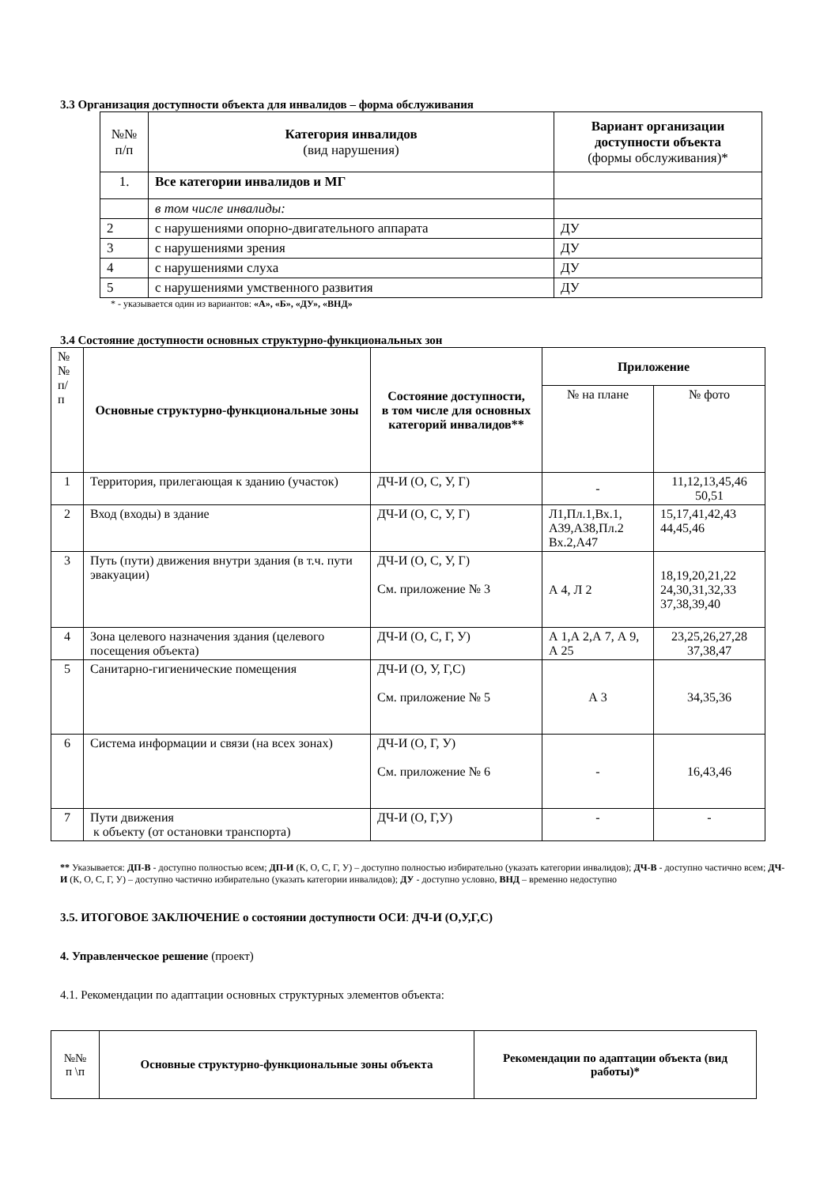3.3 Организация доступности объекта для инвалидов – форма обслуживания
| №№ п/п | Категория инвалидов (вид нарушения) | Вариант организации доступности объекта (формы обслуживания)* |
| --- | --- | --- |
| 1. | Все категории инвалидов и МГ | |
| | в том числе инвалиды: | |
| 2 | с нарушениями опорно-двигательного аппарата | ДУ |
| 3 | с нарушениями зрения | ДУ |
| 4 | с нарушениями слуха | ДУ |
| 5 | с нарушениями умственного развития | ДУ |
* - указывается один из вариантов: «А», «Б», «ДУ», «ВНД»
3.4 Состояние доступности основных структурно-функциональных зон
| № № п/ п | Основные структурно-функциональные зоны | Состояние доступности, в том числе для основных категорий инвалидов** | Приложение | |
| --- | --- | --- | --- | --- |
| | | | № на плане | № фото |
| 1 | Территория, прилегающая к зданию (участок) | ДЧ-И (О, С, У, Г) | - | 11,12,13,45,46 50,51 |
| 2 | Вход (входы) в здание | ДЧ-И (О, С, У, Г) | Л1,Пл.1,Вх.1, А39,А38,Пл.2 Вх.2,А47 | 15,17,41,42,43 44,45,46 |
| 3 | Путь (пути) движения внутри здания (в т.ч. пути эвакуации) | ДЧ-И (О, С, У, Г) См. приложение № 3 | А 4, Л 2 | 18,19,20,21,22 24,30,31,32,33 37,38,39,40 |
| 4 | Зона целевого назначения здания (целевого посещения объекта) | ДЧ-И (О, С, Г, У) | А 1,А 2,А 7, А 9, А 25 | 23,25,26,27,28 37,38,47 |
| 5 | Санитарно-гигиенические помещения | ДЧ-И (О, У, Г,С) См. приложение № 5 | А 3 | 34,35,36 |
| 6 | Система информации и связи (на всех зонах) | ДЧ-И (О, Г, У) См. приложение № 6 | - | 16,43,46 |
| 7 | Пути движения к объекту (от остановки транспорта) | ДЧ-И (О, Г,У) | - | - |
** Указывается: ДП-В - доступно полностью всем; ДП-И (К, О, С, Г, У) – доступно полностью избирательно (указать категории инвалидов); ДЧ-В - доступно частично всем; ДЧ-И (К, О, С, Г, У) – доступно частично избирательно (указать категории инвалидов); ДУ - доступно условно, ВНД – временно недоступно
3.5. ИТОГОВОЕ ЗАКЛЮЧЕНИЕ о состоянии доступности ОСИ: ДЧ-И (О,У,Г,С)
4. Управленческое решение (проект)
4.1. Рекомендации по адаптации основных структурных элементов объекта:
| №№ п \п | Основные структурно-функциональные зоны объекта | Рекомендации по адаптации объекта (вид работы)* |